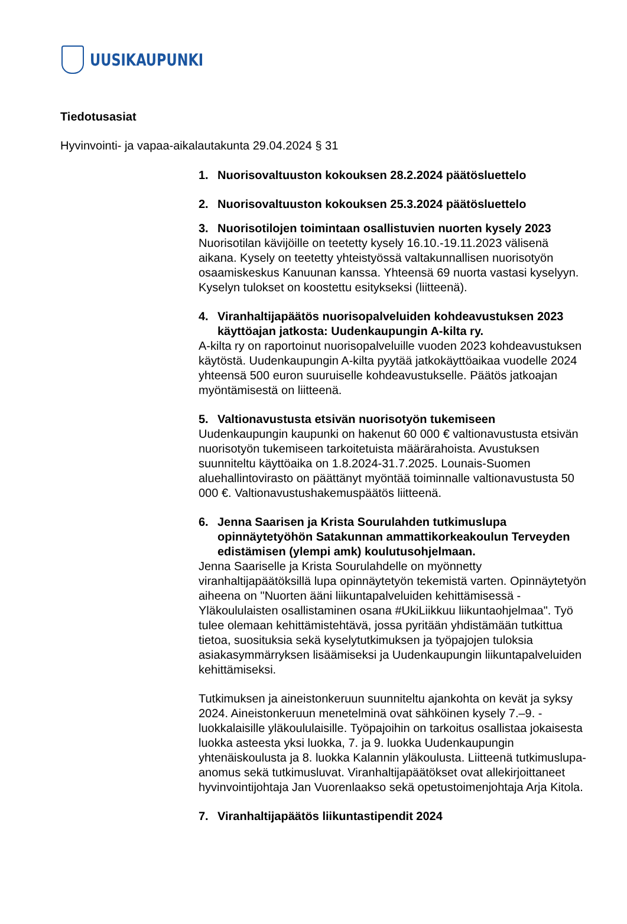UUSIKAUPUNKI
Tiedotusasiat
Hyvinvointi- ja vapaa-aikalautakunta 29.04.2024 § 31
1. Nuorisovaltuuston kokouksen 28.2.2024 päätösluettelo
2. Nuorisovaltuuston kokouksen 25.3.2024 päätösluettelo
3. Nuorisotilojen toimintaan osallistuvien nuorten kysely 2023
Nuorisotilan kävijöille on teetetty kysely 16.10.-19.11.2023 välisenä aikana. Kysely on teetetty yhteistyössä valtakunnallisen nuorisotyön osaamiskeskus Kanuunan kanssa. Yhteensä 69 nuorta vastasi kyselyyn. Kyselyn tulokset on koostettu esitykseksi (liitteenä).
4. Viranhaltijapäätös nuorisopalveluiden kohdeavustuksen 2023 käyttöajan jatkosta: Uudenkaupungin A-kilta ry.
A-kilta ry on raportoinut nuorisopalveluille vuoden 2023 kohdeavustuksen käytöstä. Uudenkaupungin A-kilta pyytää jatkokäyttöaikaa vuodelle 2024 yhteensä 500 euron suuruiselle kohdeavustukselle. Päätös jatkoajan myöntämisestä on liitteenä.
5. Valtionavustusta etsivän nuorisotyön tukemiseen
Uudenkaupungin kaupunki on hakenut 60 000 € valtionavustusta etsivän nuorisotyön tukemiseen tarkoitetuista määrärahoista. Avustuksen suunniteltu käyttöaika on 1.8.2024-31.7.2025. Lounais-Suomen aluehallintovirasto on päättänyt myöntää toiminnalle valtionavustusta 50 000 €. Valtionavustushakemuspäätös liitteenä.
6. Jenna Saarisen ja Krista Sourulahden tutkimuslupa opinnäytetyöhön Satakunnan ammattikorkeakoulun Terveyden edistämisen (ylempi amk) koulutusohjelmaan.
Jenna Saariselle ja Krista Sourulahdelle on myönnetty viranhaltijapäätöksillä lupa opinnäytetyön tekemistä varten. Opinnäytetyön aiheena on "Nuorten ääni liikuntapalveluiden kehittämisessä - Yläkoululaisten osallistaminen osana #UkiLiikkuu liikuntaohjelmaa". Työ tulee olemaan kehittämistehtävä, jossa pyritään yhdistämään tutkittua tietoa, suosituksia sekä kyselytutkimuksen ja työpajojen tuloksia asiakasymmärryksen lisäämiseksi ja Uudenkaupungin liikuntapalveluiden kehittämiseksi.
Tutkimuksen ja aineistonkeruun suunniteltu ajankohta on kevät ja syksy 2024. Aineistonkeruun menetelminä ovat sähköinen kysely 7.–9. -luokkalaisille yläkoululaisille. Työpajoihin on tarkoitus osallistaa jokaisesta luokka asteesta yksi luokka, 7. ja 9. luokka Uudenkaupungin yhtenäiskoulusta ja 8. luokka Kalannin yläkoulusta. Liitteenä tutkimuslupa-anomus sekä tutkimusluvat. Viranhaltijapäätökset ovat allekirjoittaneet hyvinvointijohtaja Jan Vuorenlaakso sekä opetustoimenjohtaja Arja Kitola.
7. Viranhaltijapäätös liikuntastipendit 2024